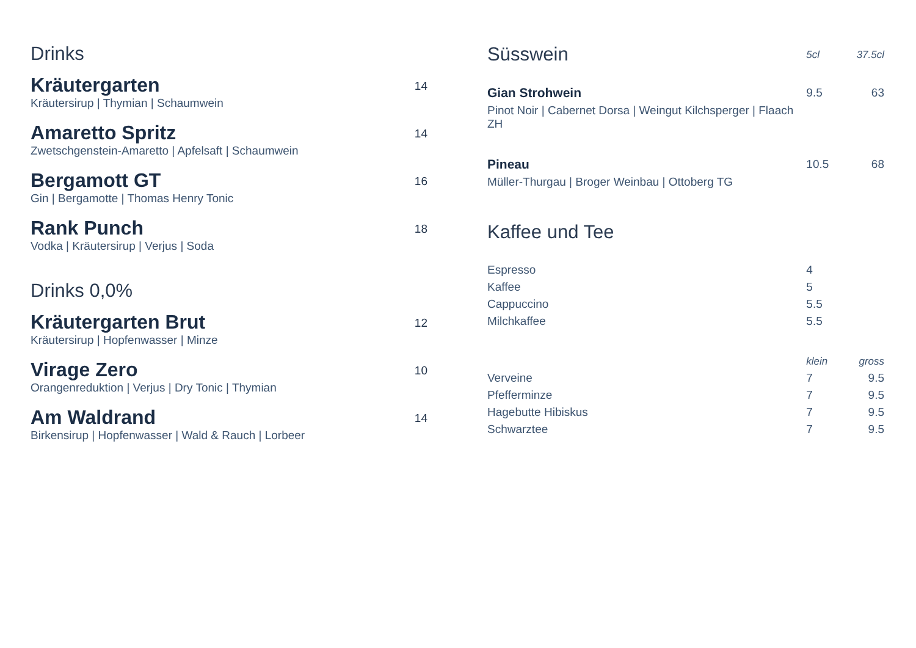Drinks
Kräutergarten
Kräutersirup | Thymian | Schaumwein
14
Amaretto Spritz
Zwetschgenstein-Amaretto | Apfelsaft | Schaumwein
14
Bergamott GT
Gin | Bergamotte | Thomas Henry Tonic
16
Rank Punch
Vodka | Kräutersirup | Verjus | Soda
18
Drinks 0,0%
Kräutergarten Brut
Kräutersirup | Hopfenwasser | Minze
12
Virage Zero
Orangenreduktion | Verjus | Dry Tonic | Thymian
10
Am Waldrand
Birkensirup | Hopfenwasser | Wald & Rauch | Lorbeer
14
| Süsswein | 5cl | 37.5cl |
| Gian Strohwein | 9.5 | 63 |
| Pinot Noir / Cabernet Dorsa / Weingut Kilchsperger / Flaach ZH | | |
| Pineau | 10.5 | 68 |
| Müller-Thurgau / Broger Weinbau / Ottoberg TG | | |
Kaffee und Tee
| Espresso | 4 | |
| Kaffee | 5 | |
| Cappuccino | 5.5 | |
| Milchkaffee | 5.5 | |
| | klein | gross |
| Verveine | 7 | 9.5 |
| Pfefferminze | 7 | 9.5 |
| Hagebutte Hibiskus | 7 | 9.5 |
| Schwarztee | 7 | 9.5 |